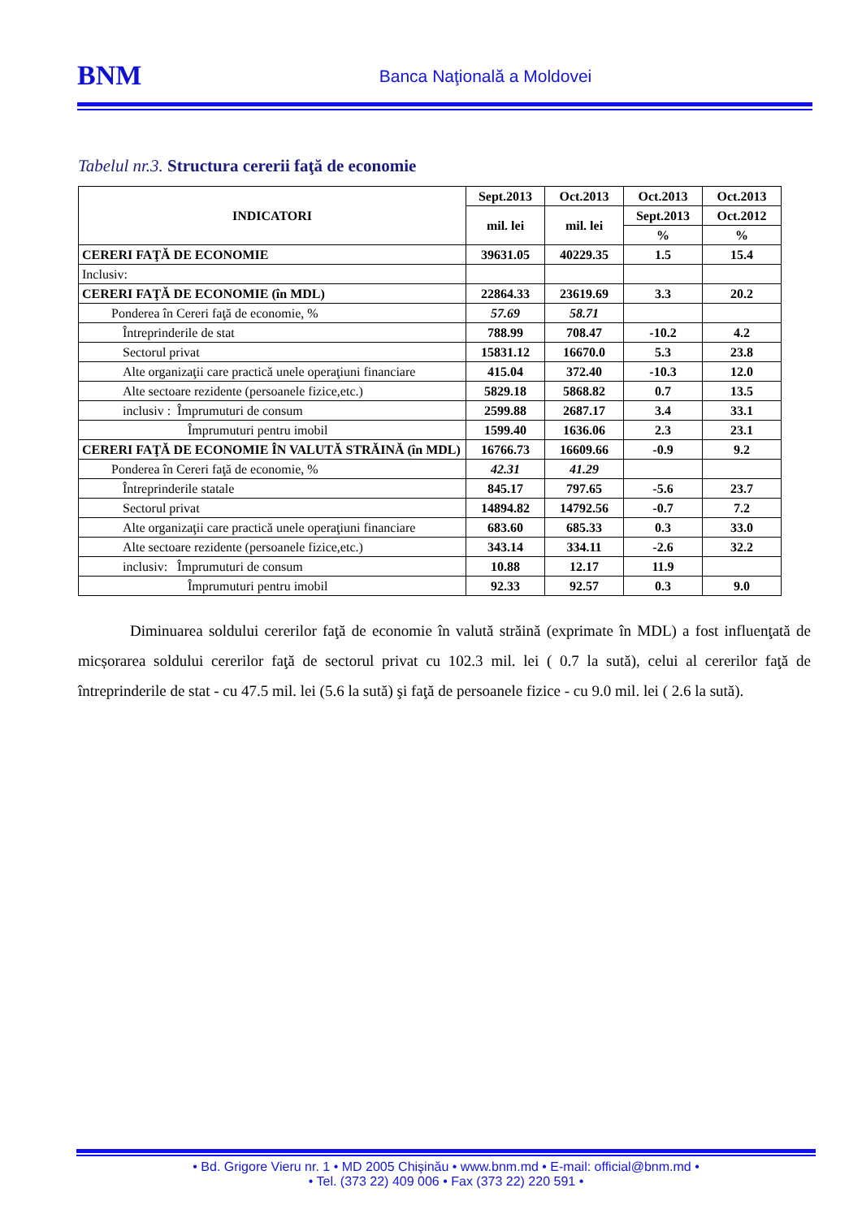BNM
Banca Naţională a Moldovei
Tabelul nr.3. Structura cererii faţă de economie
| INDICATORI | Sept.2013 | Oct.2013 | Oct.2013 | Oct.2013 |
| --- | --- | --- | --- | --- |
| | mil. lei | mil. lei | Sept.2013 | Oct.2012 |
| | | | % | % |
| CERERI FAŢĂ DE ECONOMIE | 39631.05 | 40229.35 | 1.5 | 15.4 |
| Inclusiv: | | | | |
| CERERI FAŢĂ DE ECONOMIE (în MDL) | 22864.33 | 23619.69 | 3.3 | 20.2 |
| Ponderea în Cereri faţă de economie, % | 57.69 | 58.71 | | |
| Întreprinderile de stat | 788.99 | 708.47 | -10.2 | 4.2 |
| Sectorul privat | 15831.12 | 16670.0 | 5.3 | 23.8 |
| Alte organizaţii care practică unele operaţiuni financiare | 415.04 | 372.40 | -10.3 | 12.0 |
| Alte sectoare rezidente (persoanele fizice,etc.) | 5829.18 | 5868.82 | 0.7 | 13.5 |
| inclusiv : Împrumuturi de consum | 2599.88 | 2687.17 | 3.4 | 33.1 |
| Împrumuturi pentru imobil | 1599.40 | 1636.06 | 2.3 | 23.1 |
| CERERI FAŢĂ DE ECONOMIE ÎN VALUTĂ STRĂINĂ (în MDL) | 16766.73 | 16609.66 | -0.9 | 9.2 |
| Ponderea în Cereri faţă de economie, % | 42.31 | 41.29 | | |
| Întreprinderile statale | 845.17 | 797.65 | -5.6 | 23.7 |
| Sectorul privat | 14894.82 | 14792.56 | -0.7 | 7.2 |
| Alte organizaţii care practică unele operaţiuni financiare | 683.60 | 685.33 | 0.3 | 33.0 |
| Alte sectoare rezidente (persoanele fizice,etc.) | 343.14 | 334.11 | -2.6 | 32.2 |
| inclusiv: Împrumuturi de consum | 10.88 | 12.17 | 11.9 | |
| Împrumuturi pentru imobil | 92.33 | 92.57 | 0.3 | 9.0 |
Diminuarea soldului cererilor faţă de economie în valută străină (exprimate în MDL) a fost influenţată de micșorarea soldului cererilor faţă de sectorul privat cu 102.3 mil. lei ( 0.7 la sută), celui al cererilor faţă de întreprinderile de stat - cu 47.5 mil. lei (5.6 la sută) şi faţă de persoanele fizice - cu 9.0 mil. lei ( 2.6 la sută).
• Bd. Grigore Vieru nr. 1 • MD 2005 Chişinău • www.bnm.md • E-mail: official@bnm.md •
• Tel. (373 22) 409 006 • Fax (373 22) 220 591 •